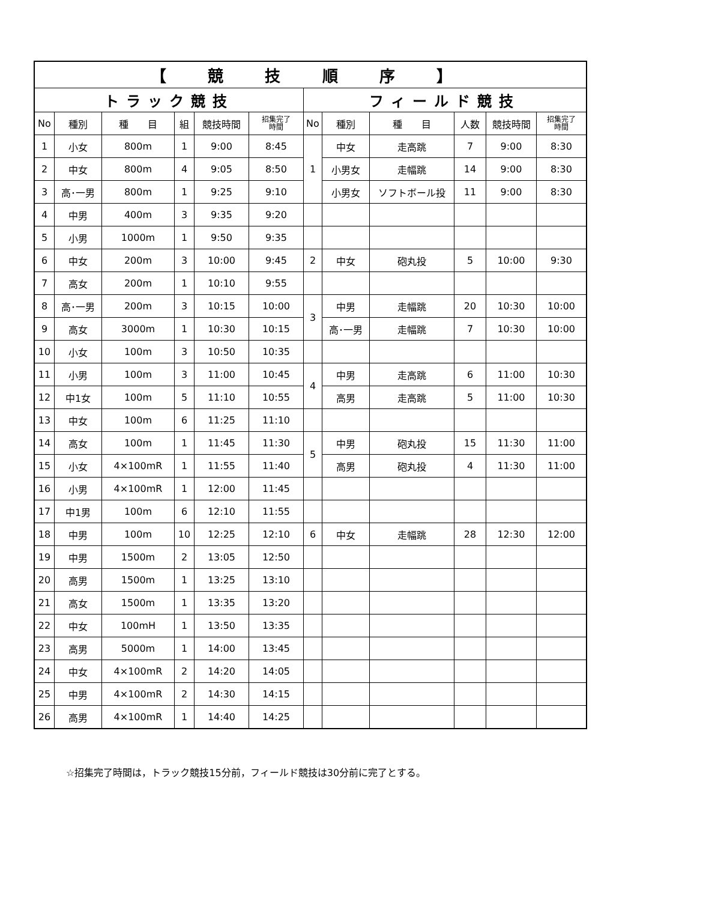| 【 競 技 順 序 】 | | | | | | | | | | | |
| トラック競技 | | | | | | フィールド競技 | | | | | |
| No | 種別 | 種 目 | 組 | 競技時間 | 招集完了 時間 | No | 種別 | 種 目 | 人数 | 競技時間 | 招集完了 時間 |
| 1 | 小女 | 800m | 1 | 9:00 | 8:45 | 1 | 中女 | 走高跳 | 7 | 9:00 | 8:30 |
| 2 | 中女 | 800m | 4 | 9:05 | 8:50 | | 小男女 | 走幅跳 | 14 | 9:00 | 8:30 |
| 3 | 高･一男 | 800m | 1 | 9:25 | 9:10 | | 小男女 | ソフトボール投 | 11 | 9:00 | 8:30 |
| 4 | 中男 | 400m | 3 | 9:35 | 9:20 | | | | | | |
| 5 | 小男 | 1000m | 1 | 9:50 | 9:35 | | | | | | |
| 6 | 中女 | 200m | 3 | 10:00 | 9:45 | 2 | 中女 | 砲丸投 | 5 | 10:00 | 9:30 |
| 7 | 高女 | 200m | 1 | 10:10 | 9:55 | | | | | | |
| 8 | 高･一男 | 200m | 3 | 10:15 | 10:00 | 3 | 中男 | 走幅跳 | 20 | 10:30 | 10:00 |
| 9 | 高女 | 3000m | 1 | 10:30 | 10:15 | | 高･一男 | 走幅跳 | 7 | 10:30 | 10:00 |
| 10 | 小女 | 100m | 3 | 10:50 | 10:35 | | | | | | |
| 11 | 小男 | 100m | 3 | 11:00 | 10:45 | 4 | 中男 | 走高跳 | 6 | 11:00 | 10:30 |
| 12 | 中1女 | 100m | 5 | 11:10 | 10:55 | | 高男 | 走高跳 | 5 | 11:00 | 10:30 |
| 13 | 中女 | 100m | 6 | 11:25 | 11:10 | | | | | | |
| 14 | 高女 | 100m | 1 | 11:45 | 11:30 | 5 | 中男 | 砲丸投 | 15 | 11:30 | 11:00 |
| 15 | 小女 | 4×100mR | 1 | 11:55 | 11:40 | | 高男 | 砲丸投 | 4 | 11:30 | 11:00 |
| 16 | 小男 | 4×100mR | 1 | 12:00 | 11:45 | | | | | | |
| 17 | 中1男 | 100m | 6 | 12:10 | 11:55 | | | | | | |
| 18 | 中男 | 100m | 10 | 12:25 | 12:10 | 6 | 中女 | 走幅跳 | 28 | 12:30 | 12:00 |
| 19 | 中男 | 1500m | 2 | 13:05 | 12:50 | | | | | | |
| 20 | 高男 | 1500m | 1 | 13:25 | 13:10 | | | | | | |
| 21 | 高女 | 1500m | 1 | 13:35 | 13:20 | | | | | | |
| 22 | 中女 | 100mH | 1 | 13:50 | 13:35 | | | | | | |
| 23 | 高男 | 5000m | 1 | 14:00 | 13:45 | | | | | | |
| 24 | 中女 | 4×100mR | 2 | 14:20 | 14:05 | | | | | | |
| 25 | 中男 | 4×100mR | 2 | 14:30 | 14:15 | | | | | | |
| 26 | 高男 | 4×100mR | 1 | 14:40 | 14:25 | | | | | | |
☆招集完了時間は，トラック競技15分前，フィールド競技は30分前に完了とする。